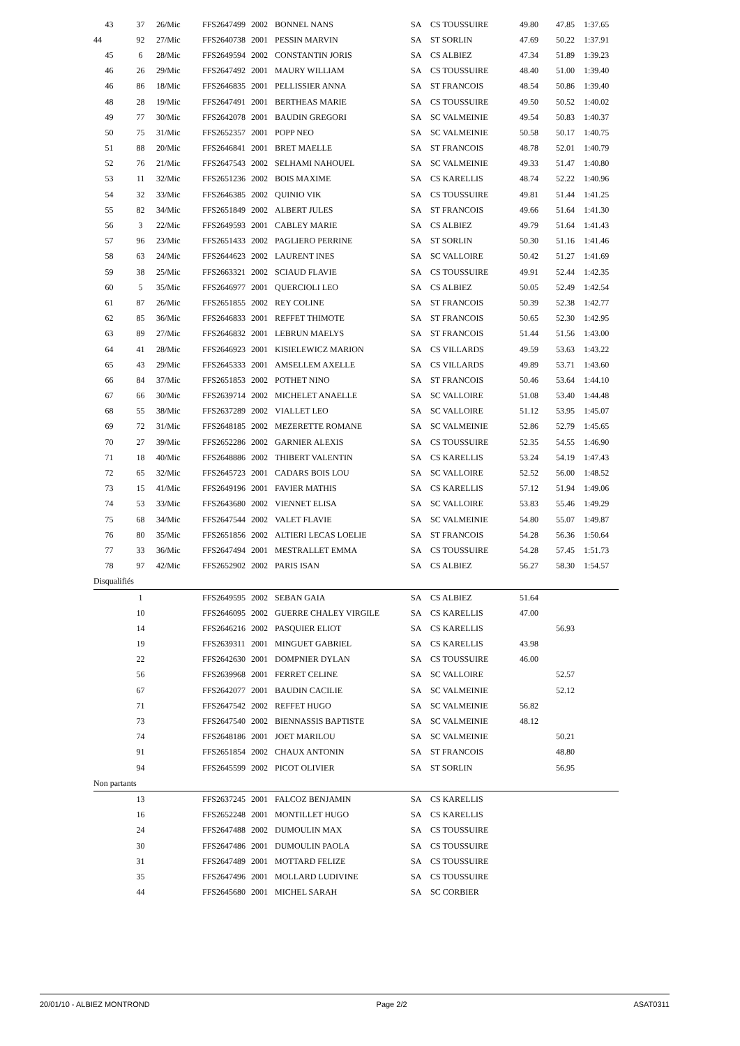| 43 | 37 | 26/Mic | FFS2647499 | 2002 | BONNEL NANS | SA | CS TOUSSUIRE | 49.80 | 47.85 | 1:37.65 |
| 44 | 92 | 27/Mic | FFS2640738 | 2001 | PESSIN MARVIN | SA | ST SORLIN | 47.69 | 50.22 | 1:37.91 |
| 45 | 6 | 28/Mic | FFS2649594 | 2002 | CONSTANTIN JORIS | SA | CS ALBIEZ | 47.34 | 51.89 | 1:39.23 |
| 46 | 26 | 29/Mic | FFS2647492 | 2001 | MAURY WILLIAM | SA | CS TOUSSUIRE | 48.40 | 51.00 | 1:39.40 |
| 46 | 86 | 18/Mic | FFS2646835 | 2001 | PELLISSIER ANNA | SA | ST FRANCOIS | 48.54 | 50.86 | 1:39.40 |
| 48 | 28 | 19/Mic | FFS2647491 | 2001 | BERTHEAS MARIE | SA | CS TOUSSUIRE | 49.50 | 50.52 | 1:40.02 |
| 49 | 77 | 30/Mic | FFS2642078 | 2001 | BAUDIN GREGORI | SA | SC VALMEINIE | 49.54 | 50.83 | 1:40.37 |
| 50 | 75 | 31/Mic | FFS2652357 | 2001 | POPP NEO | SA | SC VALMEINIE | 50.58 | 50.17 | 1:40.75 |
| 51 | 88 | 20/Mic | FFS2646841 | 2001 | BRET MAELLE | SA | ST FRANCOIS | 48.78 | 52.01 | 1:40.79 |
| 52 | 76 | 21/Mic | FFS2647543 | 2002 | SELHAMI NAHOUEL | SA | SC VALMEINIE | 49.33 | 51.47 | 1:40.80 |
| 53 | 11 | 32/Mic | FFS2651236 | 2002 | BOIS MAXIME | SA | CS KARELLIS | 48.74 | 52.22 | 1:40.96 |
| 54 | 32 | 33/Mic | FFS2646385 | 2002 | QUINIO VIK | SA | CS TOUSSUIRE | 49.81 | 51.44 | 1:41.25 |
| 55 | 82 | 34/Mic | FFS2651849 | 2002 | ALBERT JULES | SA | ST FRANCOIS | 49.66 | 51.64 | 1:41.30 |
| 56 | 3 | 22/Mic | FFS2649593 | 2001 | CABLEY MARIE | SA | CS ALBIEZ | 49.79 | 51.64 | 1:41.43 |
| 57 | 96 | 23/Mic | FFS2651433 | 2002 | PAGLIERO PERRINE | SA | ST SORLIN | 50.30 | 51.16 | 1:41.46 |
| 58 | 63 | 24/Mic | FFS2644623 | 2002 | LAURENT INES | SA | SC VALLOIRE | 50.42 | 51.27 | 1:41.69 |
| 59 | 38 | 25/Mic | FFS2663321 | 2002 | SCIAUD FLAVIE | SA | CS TOUSSUIRE | 49.91 | 52.44 | 1:42.35 |
| 60 | 5 | 35/Mic | FFS2646977 | 2001 | QUERCIOLI LEO | SA | CS ALBIEZ | 50.05 | 52.49 | 1:42.54 |
| 61 | 87 | 26/Mic | FFS2651855 | 2002 | REY COLINE | SA | ST FRANCOIS | 50.39 | 52.38 | 1:42.77 |
| 62 | 85 | 36/Mic | FFS2646833 | 2001 | REFFET THIMOTE | SA | ST FRANCOIS | 50.65 | 52.30 | 1:42.95 |
| 63 | 89 | 27/Mic | FFS2646832 | 2001 | LEBRUN MAELYS | SA | ST FRANCOIS | 51.44 | 51.56 | 1:43.00 |
| 64 | 41 | 28/Mic | FFS2646923 | 2001 | KISIELEWICZ MARION | SA | CS VILLARDS | 49.59 | 53.63 | 1:43.22 |
| 65 | 43 | 29/Mic | FFS2645333 | 2001 | AMSELLEM AXELLE | SA | CS VILLARDS | 49.89 | 53.71 | 1:43.60 |
| 66 | 84 | 37/Mic | FFS2651853 | 2002 | POTHET NINO | SA | ST FRANCOIS | 50.46 | 53.64 | 1:44.10 |
| 67 | 66 | 30/Mic | FFS2639714 | 2002 | MICHELET ANAELLE | SA | SC VALLOIRE | 51.08 | 53.40 | 1:44.48 |
| 68 | 55 | 38/Mic | FFS2637289 | 2002 | VIALLET LEO | SA | SC VALLOIRE | 51.12 | 53.95 | 1:45.07 |
| 69 | 72 | 31/Mic | FFS2648185 | 2002 | MEZERETTE ROMANE | SA | SC VALMEINIE | 52.86 | 52.79 | 1:45.65 |
| 70 | 27 | 39/Mic | FFS2652286 | 2002 | GARNIER ALEXIS | SA | CS TOUSSUIRE | 52.35 | 54.55 | 1:46.90 |
| 71 | 18 | 40/Mic | FFS2648886 | 2002 | THIBERT VALENTIN | SA | CS KARELLIS | 53.24 | 54.19 | 1:47.43 |
| 72 | 65 | 32/Mic | FFS2645723 | 2001 | CADARS BOIS LOU | SA | SC VALLOIRE | 52.52 | 56.00 | 1:48.52 |
| 73 | 15 | 41/Mic | FFS2649196 | 2001 | FAVIER MATHIS | SA | CS KARELLIS | 57.12 | 51.94 | 1:49.06 |
| 74 | 53 | 33/Mic | FFS2643680 | 2002 | VIENNET ELISA | SA | SC VALLOIRE | 53.83 | 55.46 | 1:49.29 |
| 75 | 68 | 34/Mic | FFS2647544 | 2002 | VALET FLAVIE | SA | SC VALMEINIE | 54.80 | 55.07 | 1:49.87 |
| 76 | 80 | 35/Mic | FFS2651856 | 2002 | ALTIERI LECAS LOELIE | SA | ST FRANCOIS | 54.28 | 56.36 | 1:50.64 |
| 77 | 33 | 36/Mic | FFS2647494 | 2001 | MESTRALLET EMMA | SA | CS TOUSSUIRE | 54.28 | 57.45 | 1:51.73 |
| 78 | 97 | 42/Mic | FFS2652902 | 2002 | PARIS ISAN | SA | CS ALBIEZ | 56.27 | 58.30 | 1:54.57 |
| Disqualifiés | | | | | | | | | | |
| | 1 | | FFS2649595 | 2002 | SEBAN GAIA | SA | CS ALBIEZ | 51.64 | | |
| | 10 | | FFS2646095 | 2002 | GUERRE CHALEY VIRGILE | SA | CS KARELLIS | 47.00 | | |
| | 14 | | FFS2646216 | 2002 | PASQUIER ELIOT | SA | CS KARELLIS | | 56.93 | |
| | 19 | | FFS2639311 | 2001 | MINGUET GABRIEL | SA | CS KARELLIS | 43.98 | | |
| | 22 | | FFS2642630 | 2001 | DOMPNIER DYLAN | SA | CS TOUSSUIRE | 46.00 | | |
| | 56 | | FFS2639968 | 2001 | FERRET CELINE | SA | SC VALLOIRE | | 52.57 | |
| | 67 | | FFS2642077 | 2001 | BAUDIN CACILIE | SA | SC VALMEINIE | | 52.12 | |
| | 71 | | FFS2647542 | 2002 | REFFET HUGO | SA | SC VALMEINIE | 56.82 | | |
| | 73 | | FFS2647540 | 2002 | BIENNASSIS BAPTISTE | SA | SC VALMEINIE | 48.12 | | |
| | 74 | | FFS2648186 | 2001 | JOET MARILOU | SA | SC VALMEINIE | | 50.21 | |
| | 91 | | FFS2651854 | 2002 | CHAUX ANTONIN | SA | ST FRANCOIS | | 48.80 | |
| | 94 | | FFS2645599 | 2002 | PICOT OLIVIER | SA | ST SORLIN | | 56.95 | |
| Non partants | | | | | | | | | | |
| | 13 | | FFS2637245 | 2001 | FALCOZ BENJAMIN | SA | CS KARELLIS | | | |
| | 16 | | FFS2652248 | 2001 | MONTILLET HUGO | SA | CS KARELLIS | | | |
| | 24 | | FFS2647488 | 2002 | DUMOULIN MAX | SA | CS TOUSSUIRE | | | |
| | 30 | | FFS2647486 | 2001 | DUMOULIN PAOLA | SA | CS TOUSSUIRE | | | |
| | 31 | | FFS2647489 | 2001 | MOTTARD FELIZE | SA | CS TOUSSUIRE | | | |
| | 35 | | FFS2647496 | 2001 | MOLLARD LUDIVINE | SA | CS TOUSSUIRE | | | |
| | 44 | | FFS2645680 | 2001 | MICHEL SARAH | SA | SC CORBIER | | | |
20/01/10 - ALBIEZ MONTROND Page 2/2 ASAT0311